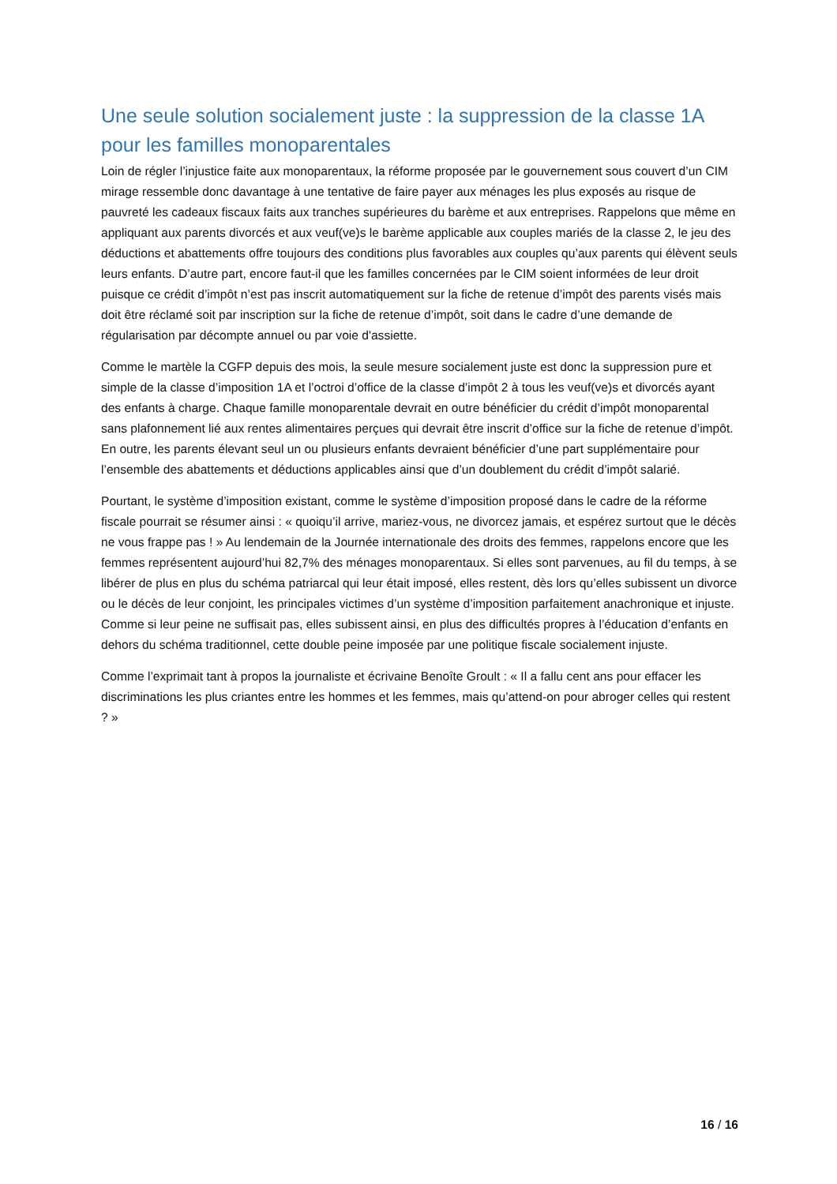Une seule solution socialement juste : la suppression de la classe 1A pour les familles monoparentales
Loin de régler l’injustice faite aux monoparentaux, la réforme proposée par le gouvernement sous couvert d’un CIM mirage ressemble donc davantage à une tentative de faire payer aux ménages les plus exposés au risque de pauvreté les cadeaux fiscaux faits aux tranches supérieures du barème et aux entreprises. Rappelons que même en appliquant aux parents divorcés et aux veuf(ve)s le barème applicable aux couples mariés de la classe 2, le jeu des déductions et abattements offre toujours des conditions plus favorables aux couples qu’aux parents qui élèvent seuls leurs enfants. D’autre part, encore faut-il que les familles concernées par le CIM soient informées de leur droit puisque ce crédit d’impôt n’est pas inscrit automatiquement sur la fiche de retenue d’impôt des parents visés mais doit être réclamé soit par inscription sur la fiche de retenue d’impôt, soit dans le cadre d’une demande de régularisation par décompte annuel ou par voie d'assiette.
Comme le martèle la CGFP depuis des mois, la seule mesure socialement juste est donc la suppression pure et simple de la classe d’imposition 1A et l’octroi d’office de la classe d’impôt 2 à tous les veuf(ve)s et divorcés ayant des enfants à charge. Chaque famille monoparentale devrait en outre bénéficier du crédit d’impôt monoparental sans plafonnement lié aux rentes alimentaires perçues qui devrait être inscrit d’office sur la fiche de retenue d’impôt. En outre, les parents élevant seul un ou plusieurs enfants devraient bénéficier d’une part supplémentaire pour l’ensemble des abattements et déductions applicables ainsi que d’un doublement du crédit d’impôt salarié.
Pourtant, le système d’imposition existant, comme le système d’imposition proposé dans le cadre de la réforme fiscale pourrait se résumer ainsi : « quoiqu’il arrive, mariez-vous, ne divorcez jamais, et espérez surtout que le décès ne vous frappe pas ! » Au lendemain de la Journée internationale des droits des femmes, rappelons encore que les femmes représentent aujourd’hui 82,7% des ménages monoparentaux. Si elles sont parvenues, au fil du temps, à se libérer de plus en plus du schéma patriarcal qui leur était imposé, elles restent, dès lors qu’elles subissent un divorce ou le décès de leur conjoint, les principales victimes d’un système d’imposition parfaitement anachronique et injuste. Comme si leur peine ne suffisait pas, elles subissent ainsi, en plus des difficultés propres à l’éducation d’enfants en dehors du schéma traditionnel, cette double peine imposée par une politique fiscale socialement injuste.
Comme l’exprimait tant à propos la journaliste et écrivaine Benoîte Groult : « Il a fallu cent ans pour effacer les discriminations les plus criantes entre les hommes et les femmes, mais qu’attend-on pour abroger celles qui restent ? »
16 / 16